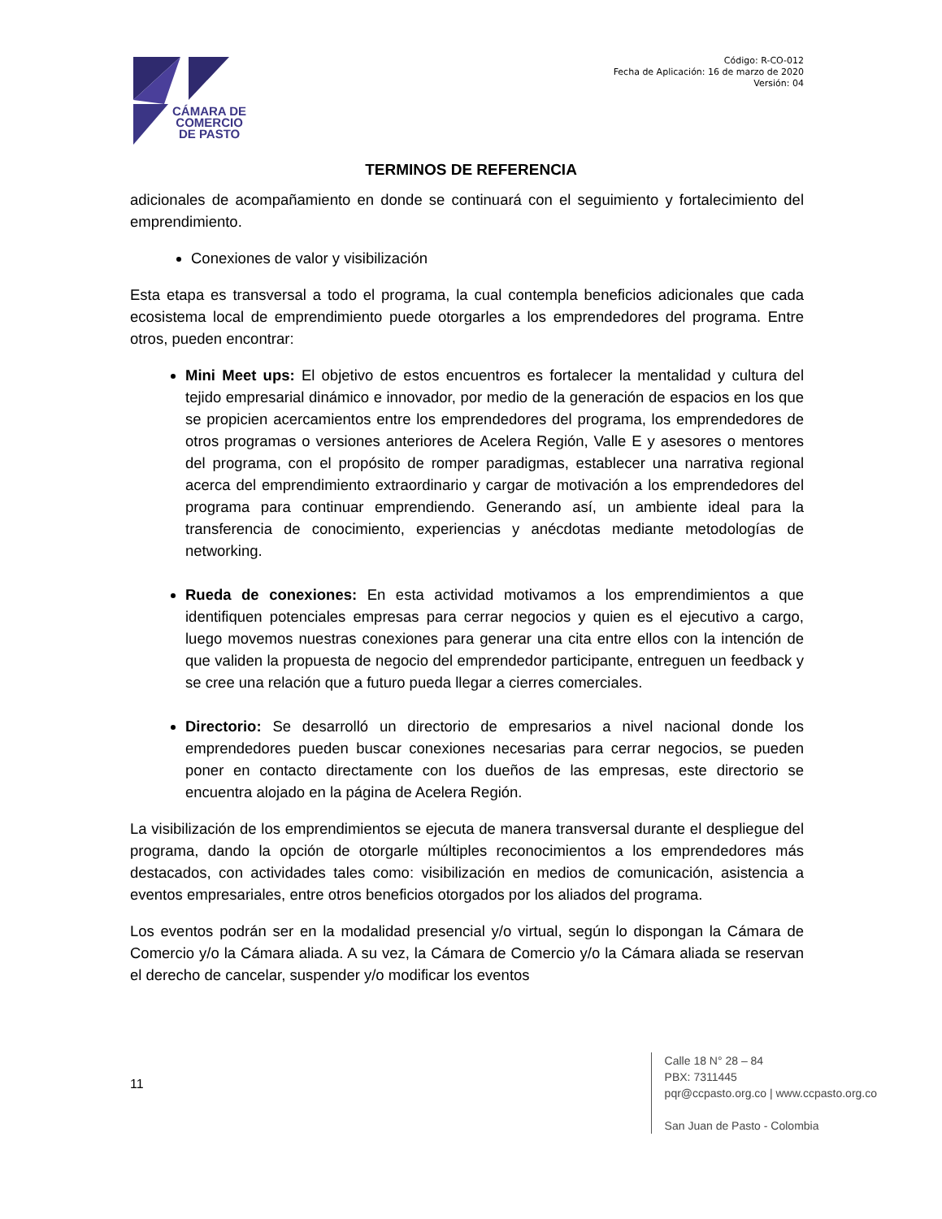CÁMARA DE
COMERCIO
DE PASTO
Código: R-CO-012
Fecha de Aplicación: 16 de marzo de 2020
Versión: 04
TERMINOS DE REFERENCIA
adicionales de acompañamiento en donde se continuará con el seguimiento y fortalecimiento del emprendimiento.
Conexiones de valor y visibilización
Esta etapa es transversal a todo el programa, la cual contempla beneficios adicionales que cada ecosistema local de emprendimiento puede otorgarles a los emprendedores del programa. Entre otros, pueden encontrar:
Mini Meet ups: El objetivo de estos encuentros es fortalecer la mentalidad y cultura del tejido empresarial dinámico e innovador, por medio de la generación de espacios en los que se propicien acercamientos entre los emprendedores del programa, los emprendedores de otros programas o versiones anteriores de Acelera Región, Valle E y asesores o mentores del programa, con el propósito de romper paradigmas, establecer una narrativa regional acerca del emprendimiento extraordinario y cargar de motivación a los emprendedores del programa para continuar emprendiendo. Generando así, un ambiente ideal para la transferencia de conocimiento, experiencias y anécdotas mediante metodologías de networking.
Rueda de conexiones: En esta actividad motivamos a los emprendimientos a que identifiquen potenciales empresas para cerrar negocios y quien es el ejecutivo a cargo, luego movemos nuestras conexiones para generar una cita entre ellos con la intención de que validen la propuesta de negocio del emprendedor participante, entreguen un feedback y se cree una relación que a futuro pueda llegar a cierres comerciales.
Directorio: Se desarrolló un directorio de empresarios a nivel nacional donde los emprendedores pueden buscar conexiones necesarias para cerrar negocios, se pueden poner en contacto directamente con los dueños de las empresas, este directorio se encuentra alojado en la página de Acelera Región.
La visibilización de los emprendimientos se ejecuta de manera transversal durante el despliegue del programa, dando la opción de otorgarle múltiples reconocimientos a los emprendedores más destacados, con actividades tales como: visibilización en medios de comunicación, asistencia a eventos empresariales, entre otros beneficios otorgados por los aliados del programa.
Los eventos podrán ser en la modalidad presencial y/o virtual, según lo dispongan la Cámara de Comercio y/o la Cámara aliada. A su vez, la Cámara de Comercio y/o la Cámara aliada se reservan el derecho de cancelar, suspender y/o modificar los eventos
11
Calle 18 N° 28 – 84
PBX: 7311445
pqr@ccpasto.org.co | www.ccpasto.org.co
San Juan de Pasto - Colombia